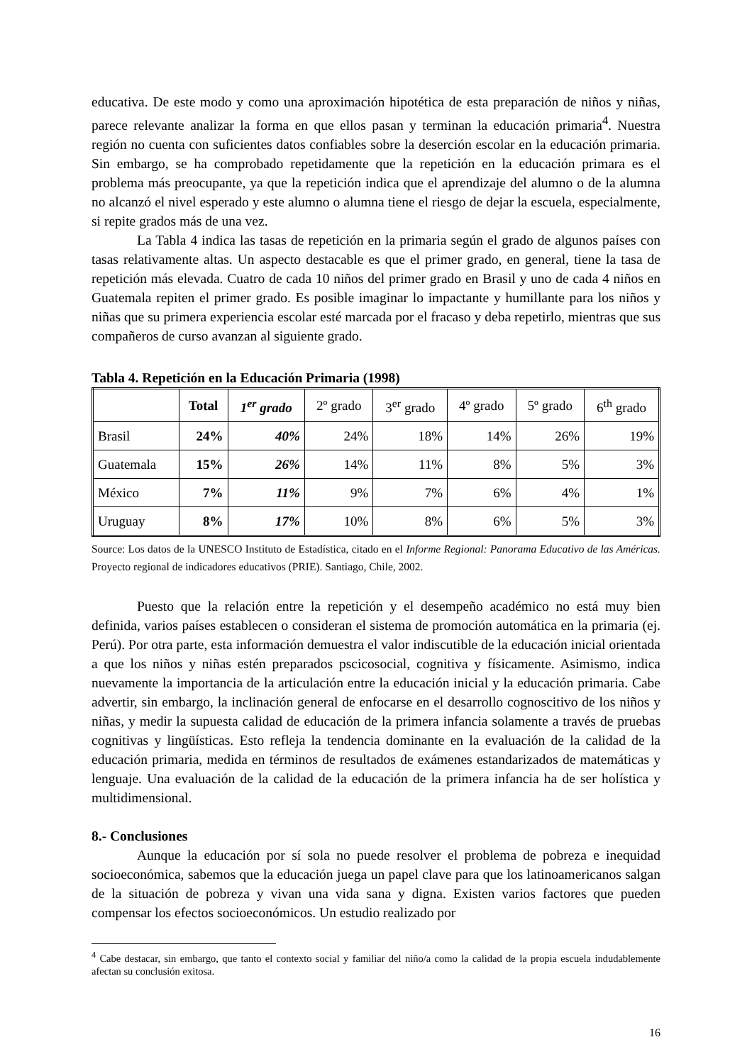educativa. De este modo y como una aproximación hipotética de esta preparación de niños y niñas, parece relevante analizar la forma en que ellos pasan y terminan la educación primaria<sup>4</sup>. Nuestra región no cuenta con suficientes datos confiables sobre la deserción escolar en la educación primaria. Sin embargo, se ha comprobado repetidamente que la repetición en la educación primara es el problema más preocupante, ya que la repetición indica que el aprendizaje del alumno o de la alumna no alcanzó el nivel esperado y este alumno o alumna tiene el riesgo de dejar la escuela, especialmente, si repite grados más de una vez.
La Tabla 4 indica las tasas de repetición en la primaria según el grado de algunos países con tasas relativamente altas. Un aspecto destacable es que el primer grado, en general, tiene la tasa de repetición más elevada. Cuatro de cada 10 niños del primer grado en Brasil y uno de cada 4 niños en Guatemala repiten el primer grado. Es posible imaginar lo impactante y humillante para los niños y niñas que su primera experiencia escolar esté marcada por el fracaso y deba repetirlo, mientras que sus compañeros de curso avanzan al siguiente grado.
Tabla 4. Repetición en la Educación Primaria (1998)
| | Total | 1<sup>er</sup> grado | 2º grado | 3<sup>er</sup> grado | 4º grado | 5º grado | 6<sup>th</sup> grado |
| --- | --- | --- | --- | --- | --- | --- | --- |
| Brasil | 24% | 40% | 24% | 18% | 14% | 26% | 19% |
| Guatemala | 15% | 26% | 14% | 11% | 8% | 5% | 3% |
| México | 7% | 11% | 9% | 7% | 6% | 4% | 1% |
| Uruguay | 8% | 17% | 10% | 8% | 6% | 5% | 3% |
Source: Los datos de la UNESCO Instituto de Estadística, citado en el Informe Regional: Panorama Educativo de las Américas. Proyecto regional de indicadores educativos (PRIE). Santiago, Chile, 2002.
Puesto que la relación entre la repetición y el desempeño académico no está muy bien definida, varios países establecen o consideran el sistema de promoción automática en la primaria (ej. Perú). Por otra parte, esta información demuestra el valor indiscutible de la educación inicial orientada a que los niños y niñas estén preparados pscicosocial, cognitiva y físicamente. Asimismo, indica nuevamente la importancia de la articulación entre la educación inicial y la educación primaria. Cabe advertir, sin embargo, la inclinación general de enfocarse en el desarrollo cognoscitivo de los niños y niñas, y medir la supuesta calidad de educación de la primera infancia solamente a través de pruebas cognitivas y lingüísticas. Esto refleja la tendencia dominante en la evaluación de la calidad de la educación primaria, medida en términos de resultados de exámenes estandarizados de matemáticas y lenguaje. Una evaluación de la calidad de la educación de la primera infancia ha de ser holística y multidimensional.
8.- Conclusiones
Aunque la educación por sí sola no puede resolver el problema de pobreza e inequidad socioeconómica, sabemos que la educación juega un papel clave para que los latinoamericanos salgan de la situación de pobreza y vivan una vida sana y digna. Existen varios factores que pueden compensar los efectos socioeconómicos. Un estudio realizado por
<sup>4</sup> Cabe destacar, sin embargo, que tanto el contexto social y familiar del niño/a como la calidad de la propia escuela indudablemente afectan su conclusión exitosa.
16